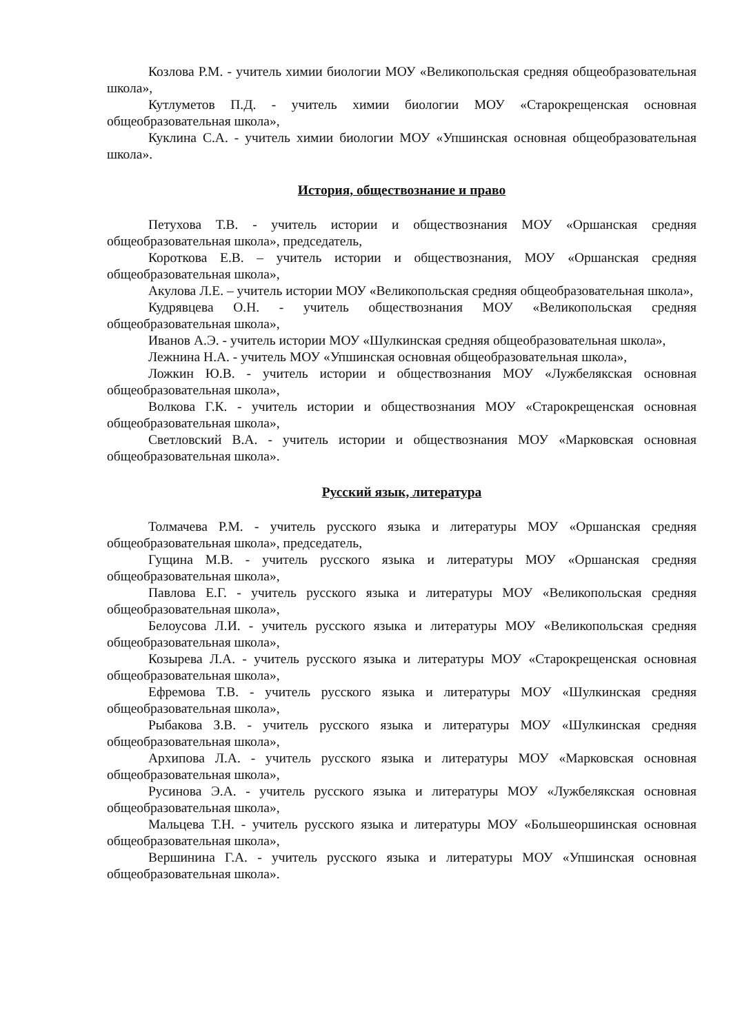Козлова Р.М. - учитель химии биологии МОУ «Великопольская средняя общеобразовательная школа»,
Кутлуметов П.Д. - учитель химии биологии МОУ «Старокрещенская основная общеобразовательная школа»,
Куклина С.А. - учитель химии биологии МОУ «Упшинская основная общеобразовательная школа».
История, обществознание и право
Петухова Т.В. - учитель истории и обществознания МОУ «Оршанская средняя общеобразовательная школа», председатель,
Короткова Е.В. – учитель истории и обществознания, МОУ «Оршанская средняя общеобразовательная школа»,
Акулова Л.Е. – учитель истории МОУ «Великопольская средняя общеобразовательная школа»,
Кудрявцева О.Н. - учитель обществознания МОУ «Великопольская средняя общеобразовательная школа»,
Иванов А.Э. - учитель истории МОУ «Шулкинская средняя общеобразовательная школа»,
Лежнина Н.А. - учитель МОУ «Упшинская основная общеобразовательная школа»,
Ложкин Ю.В. - учитель истории и обществознания МОУ «Лужбелякская основная общеобразовательная школа»,
Волкова Г.К. - учитель истории и обществознания МОУ «Старокрещенская основная общеобразовательная школа»,
Светловский В.А. - учитель истории и обществознания МОУ «Марковская основная общеобразовательная школа».
Русский язык, литература
Толмачева Р.М. - учитель русского языка и литературы МОУ «Оршанская средняя общеобразовательная школа», председатель,
Гущина М.В. - учитель русского языка и литературы МОУ «Оршанская средняя общеобразовательная школа»,
Павлова Е.Г. - учитель русского языка и литературы МОУ «Великопольская средняя общеобразовательная школа»,
Белоусова Л.И. - учитель русского языка и литературы МОУ «Великопольская средняя общеобразовательная школа»,
Козырева Л.А. - учитель русского языка и литературы МОУ «Старокрещенская основная общеобразовательная школа»,
Ефремова Т.В. - учитель русского языка и литературы МОУ «Шулкинская средняя общеобразовательная школа»,
Рыбакова З.В. - учитель русского языка и литературы МОУ «Шулкинская средняя общеобразовательная школа»,
Архипова Л.А. - учитель русского языка и литературы МОУ «Марковская основная общеобразовательная школа»,
Русинова Э.А. - учитель русского языка и литературы МОУ «Лужбелякская основная общеобразовательная школа»,
Мальцева Т.Н. - учитель русского языка и литературы МОУ «Большеоршинская основная общеобразовательная школа»,
Вершинина Г.А. - учитель русского языка и литературы МОУ «Упшинская основная общеобразовательная школа».